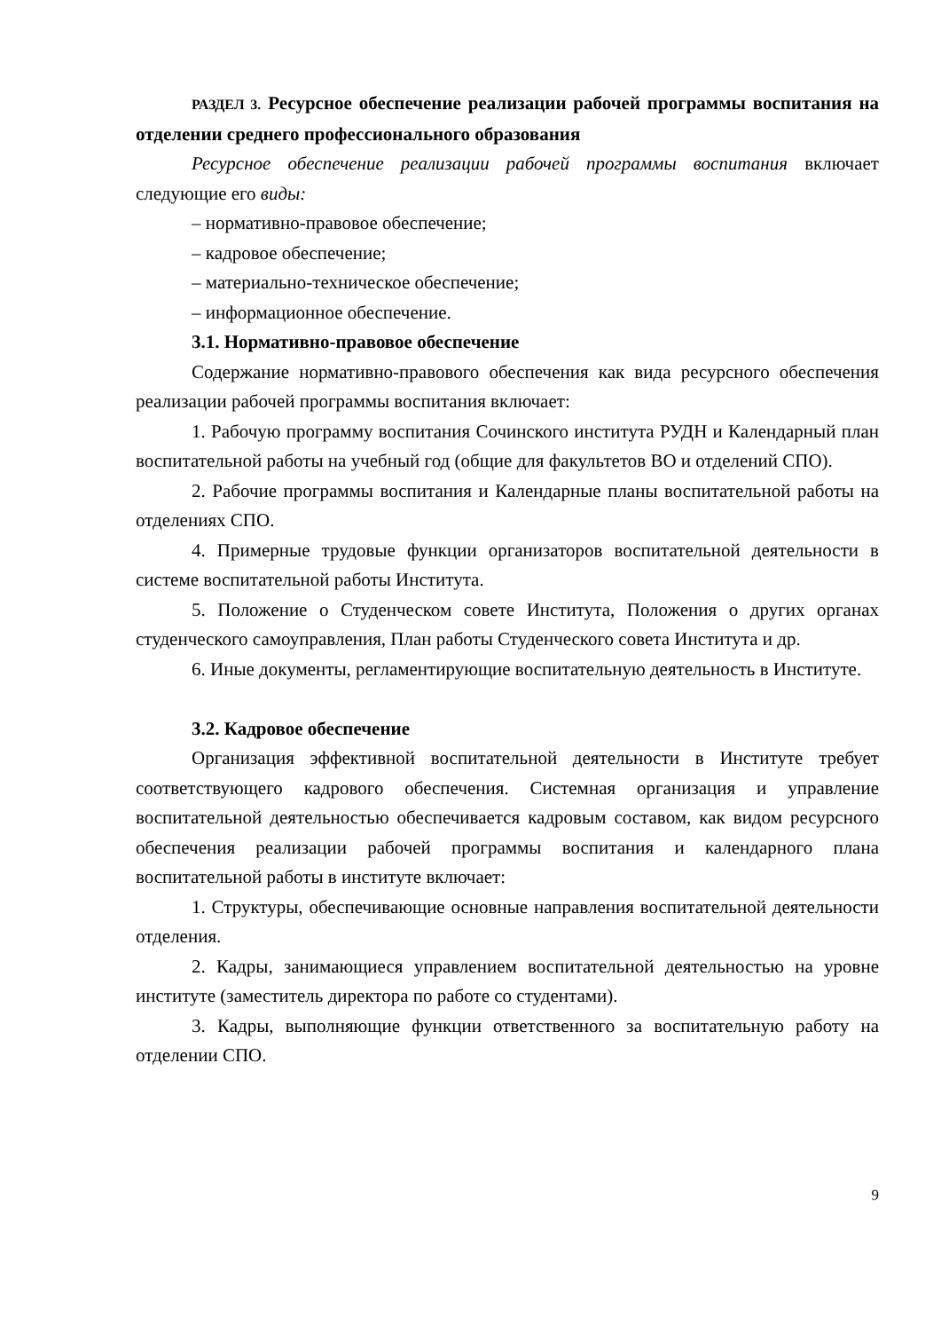РАЗДЕЛ 3. Ресурсное обеспечение реализации рабочей программы воспитания на отделении среднего профессионального образования
Ресурсное обеспечение реализации рабочей программы воспитания включает следующие его виды:
– нормативно-правовое обеспечение;
– кадровое обеспечение;
– материально-техническое обеспечение;
– информационное обеспечение.
3.1. Нормативно-правовое обеспечение
Содержание нормативно-правового обеспечения как вида ресурсного обеспечения реализации рабочей программы воспитания включает:
1. Рабочую программу воспитания Сочинского института РУДН и Календарный план воспитательной работы на учебный год (общие для факультетов ВО и отделений СПО).
2. Рабочие программы воспитания и Календарные планы воспитательной работы на отделениях СПО.
4. Примерные трудовые функции организаторов воспитательной деятельности в системе воспитательной работы Института.
5. Положение о Студенческом совете Института, Положения о других органах студенческого самоуправления, План работы Студенческого совета Института и др.
6. Иные документы, регламентирующие воспитательную деятельность в Институте.
3.2. Кадровое обеспечение
Организация эффективной воспитательной деятельности в Институте требует соответствующего кадрового обеспечения. Системная организация и управление воспитательной деятельностью обеспечивается кадровым составом, как видом ресурсного обеспечения реализации рабочей программы воспитания и календарного плана воспитательной работы в институте включает:
1. Структуры, обеспечивающие основные направления воспитательной деятельности отделения.
2. Кадры, занимающиеся управлением воспитательной деятельностью на уровне институте (заместитель директора по работе со студентами).
3. Кадры, выполняющие функции ответственного за воспитательную работу на отделении СПО.
9